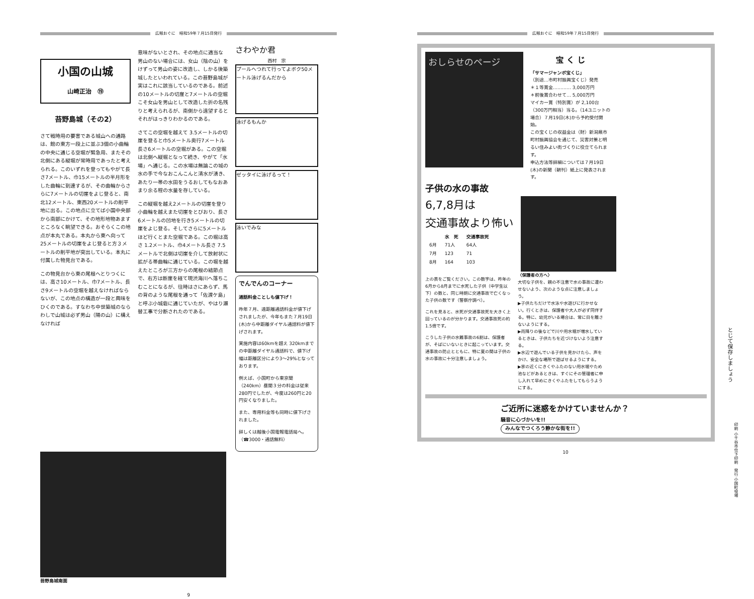広報おぐに　昭和59年７月15日発行
小国の山城
山崎正治　⑲
苔野島城（その2）
さて戦時用の要害である城山への通路は、館の東方一段上に並ぶ3個の小曲輪の中央に通じる空堀が緊急用、またその北側にある縦堀が常時用であったと考えられる。このいずれを登ってもやがて長さ7メートル、巾15メートルの半月形をした曲輪に到達するが、その曲輪からさらに7メートルの切崖をよじ登ると、南北12メートル、東西20メートルの削平地に出る。この地点に立てば小国中央部から南部にかけて、その地形地物あますところなく眺望できる。おそらくこの地点が本丸である。本丸から東へ向って25メートルの切崖をよじ登ると方３メートルの削平地が突出している。本丸に付属した物見台である。
この物見台から東の尾根へとりつくには、高さ10メートル、巾7メートル、長さ9メートルの空堀を越えなければならないが、この地点の構造が一段と興味をひくのである。すなわち中世築城のならわしで山城は必ず男山（陽の山）に構えなければ
意味がないとされ、その地点に適当な男山のない場合には、女山（陰の山）をけずって男山の姿に改造し、しかる後築城したといわれている。この苔野島城が実はこれに該当しているのである。前述の10メートルの切崖と7メートルの空堀こそ女山を男山として改造した折の名残りと考えられるが、南側から遠望するとそれがはっきりわかるのである。
さてこの空堀を越えて 3.5メートルの切崖を登ると巾5メートル奥行7メートル長さ6メートルの空堀がある。この空堀は北側へ縦堀となって続き、やがて「水場」へ通じる。この水場は無論この城の水の手で今なおこんこんと清水が湧き、あたり一帯の水田をうるおしてもなおあまり余る程の水量を存している。
この縦堀を越え2メートルの切崖を登り小曲輪を越えまた切崖をとびおり、長さ6メートルの凹地を行き5メートルの切崖をよじ登る。そしてさらに5メートルほど行くとまた空堀である。この堀は高さ 1.2メートル、巾4メートル長さ 7.5メートルで北側は切崖を介して放射状に拡がる帯曲輪に通じている。この堀を越えたところが三方からの尾根の結節点で、右方は断崖を経て現渋海川へ落ちこむことになるが、往時はさにあらず、馬の背のような尾根を通って「佐渡ケ島」と呼ぶ小城砦に通じていたが、やはり瀬替工事で分断されたのである。
さわやか君
西村　宗
プールへつれて行ってよボク50メートル泳げるんだから
泳げるもんか
ゼッタイに泳げるって！
泳いでみな
でんでんのコーナー
通話料金ことしも値下げ！
昨年７月、遠距離通話料金が値下げされましたが、今年もまた７月19日(木)から中距離ダイヤル通話料が値下げされます。
実施内容は60kmを超え 320kmまでの中距離ダイヤル通話料で、値下げ幅は距離区分により3～29%となっております。
例えば、小国町から東京間（240km）昼間３分の料金は従来 280円でしたが、今度は260円と20円安くなりました。
また、専用料金等も同時に値下げされました。
詳しくは越後小国電報電話局へ。（☎3000・通話無料）
苔野島城南面
9
広報おぐに　昭和59年７月15日発行
おしらせのページ
宝 く じ
「サマージャンボ宝くじ」
（別途…市町村振興宝くじ）発売
＊１等賞金………… 3,000万円
＊前後賞合わせて… 5,000万円
マイカー賞（特別賞）が 2,100台（300万円相当）当る。（14ユニットの場合）７月19日(木)から予約受付開始。
この宝くじの収益金は（財）新潟県市町村振興協会を通じて、災害対策と明るい住みよい街づくりに役立てられます。
申込方法等詳細については７月19日(木)の新聞（朝刊）紙上に発表されます。
子供の水の事故
6,7,8月は
交通事故より怖い
| | 水 死 | 交通事故死 |
| --- | --- | --- |
| 6月 | 71人 | 64人 |
| 7月 | 123 | 71 |
| 8月 | 164 | 103 |
上の表をご覧ください。この数字は、昨年の6月から8月までに水死した子供（中学生以下）の数と、同じ時期に交通事故で亡くなった子供の数です（警察庁調べ）。
これを見ると、水死が交通事故死を大きく上回っているのが分かります。交通事故死の約 1.5倍です。
こうした子供の水難事故の6割は、保護者が、そばにいないときに起こっています。交通事故の防止とともに、特に夏の間は子供の水の事故に十分注意しましょう。
〈保護者の方へ〉
大切な子供を、親の不注意で水の事故に遭わせないよう、次のような点に注意しましょう。
▶子供たちだけで水泳や水遊びに行かせない。行くときは、保護者や大人が必ず同伴する。特に、幼児がいる場合は、常に目を離さないようにする。
▶雨降りの後などで川や用水堀が増水しているときは、子供たちを近づけないよう注意する。
▶水辺で遊んでいる子供を見かけたら、声をかけ、安全な場所で遊ばせるようにする。
▶家の近くにきくやふたのない用水堀やため池などがあるときは、すぐにその管理者に申し入れて早めにきくやふたをしてもらうようにする。
ご近所に迷惑をかけていませんか？
騒音に心づかいを!!
みんなでつくろう静かな街を!!
とじて保存しましょう
印刷 小千谷市位下印刷　発行 小国町役場
10